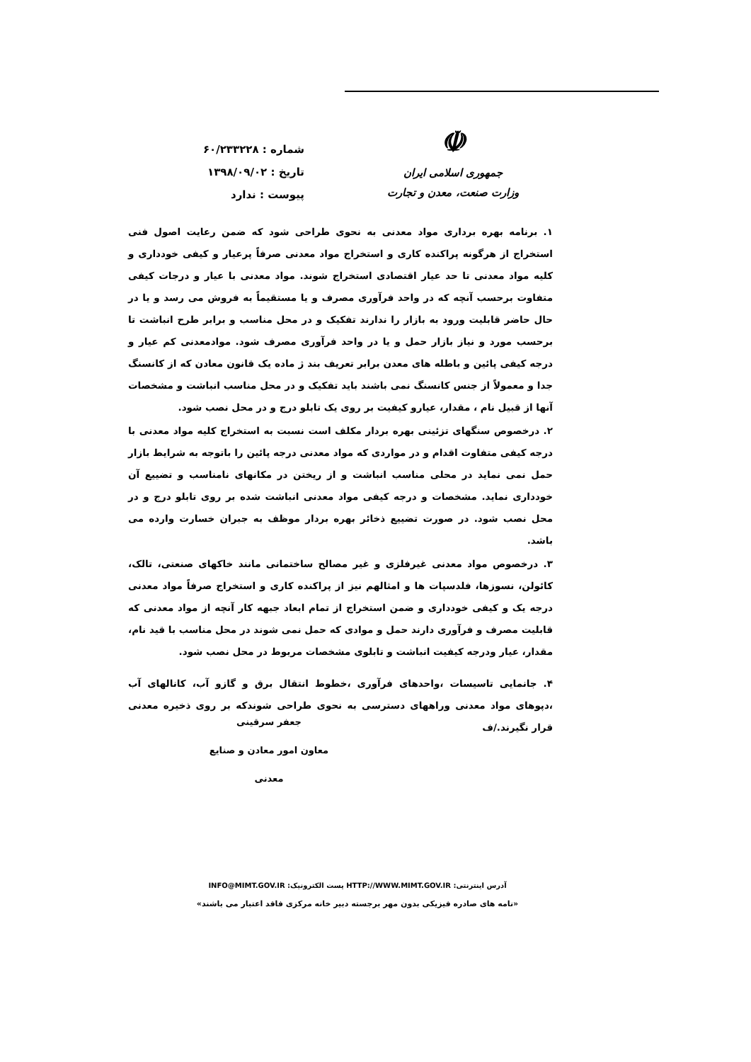شماره : ۶۰/۲۳۳۲۲۸
تاریخ : ۱۳۹۸/۰۹/۰۲
پیوست : ندارد
☫
جمهوری اسلامی ایران
وزارت صنعت، معدن و تجارت
۱. برنامه بهره برداری مواد معدنی به نحوی طراحی شود که ضمن رعایت اصول فنی استخراج از هرگونه پراکنده کاری و استخراج مواد معدنی صرفاً پرعیار و کیفی خودداری و کلیه مواد معدنی تا حد عیار اقتصادی استخراج شوند. مواد معدنی با عیار و درجات کیفی متفاوت برحسب آنچه که در واحد فرآوری مصرف و یا مستقیماً به فروش می رسد و یا در حال حاضر قابلیت ورود به بازار را ندارند تفکیک و در محل مناسب و برابر طرح انباشت تا برحسب مورد و نیاز بازار حمل و یا در واحد فرآوری مصرف شود. موادمعدنی کم عیار و درجه کیفی پائین و باطله های معدن برابر تعریف بند ژ ماده یک قانون معادن که از کانسنگ جدا و معمولاً از جنس کانسنگ نمی باشند باید تفکیک و در محل مناسب انباشت و مشخصات آنها از قبیل نام ، مقدار، عیارو کیفیت بر روی یک تابلو درج و در محل نصب شود.
۲. درخصوص سنگهای تزئینی بهره بردار مکلف است نسبت به استخراج کلیه مواد معدنی با درجه کیفی متفاوت اقدام و در مواردی که مواد معدنی درجه پائین را باتوجه به شرایط بازار حمل نمی نماید در محلی مناسب انباشت و از ریختن در مکانهای نامناسب و تضییع آن خودداری نماید. مشخصات و درجه کیفی مواد معدنی انباشت شده بر روی تابلو درج و در محل نصب شود. در صورت تضییع ذخائر بهره بردار موظف به جبران خسارت وارده می باشد.
۳. درخصوص مواد معدنی غیرفلزی و غیر مصالح ساختمانی مانند خاکهای صنعتی، تالک، کائولن، نسوزها، فلدسپات ها و امثالهم نیز از پراکنده کاری و استخراج صرفاً مواد معدنی درجه یک و کیفی خودداری و ضمن استخراج از تمام ابعاد جبهه کار آنچه از مواد معدنی که قابلیت مصرف و فرآوری دارند حمل و موادی که حمل نمی شوند در محل مناسب با قید نام، مقدار، عیار ودرجه کیفیت انباشت و تابلوی مشخصات مربوط در محل نصب شود.
۴. جانمایی تاسیسات ،واحدهای فرآوری ،خطوط انتقال برق و گازو آب، کانالهای آب ،دپوهای مواد معدنی وراههای دسترسی به نحوی طراحی شوندکه بر روی ذخیره معدنی قرار نگیرند./ف
جعفر سرقینی
معاون امور معادن و صنایع معدنی
آدرس اینترنتی: HTTP://WWW.MIMT.GOV.IR پست الکترونیک: INFO@MIMT.GOV.IR
«نامه های صادره فیزیکی بدون مهر برجسته دبیر خانه مرکزی فاقد اعتبار می باشند»